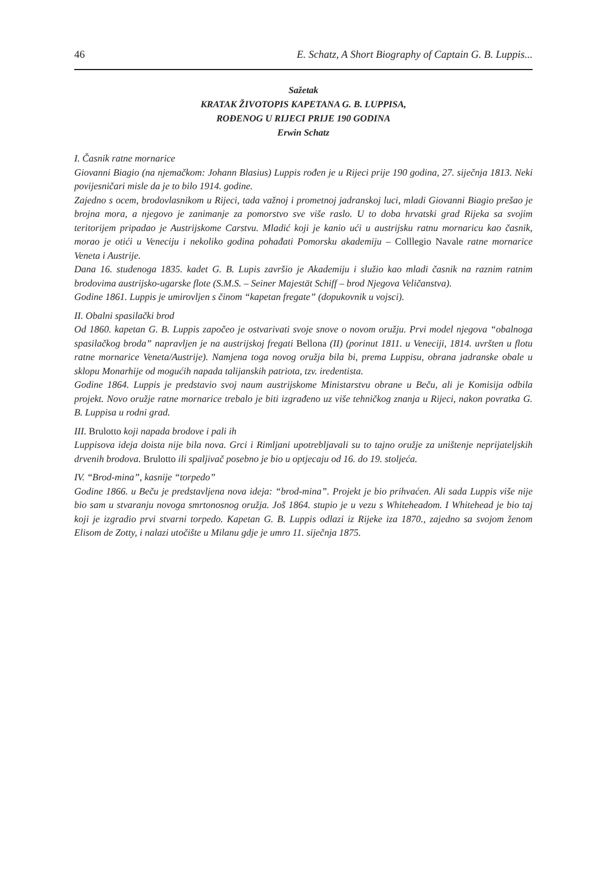46 E. Schatz, A Short Biography of Captain G. B. Luppis...
Sažetak
KRATAK ŽIVOTOPIS KAPETANA G. B. LUPPISA,
ROĐENOG U RIJECI PRIJE 190 GODINA
Erwin Schatz
I. Časnik ratne mornarice
Giovanni Biagio (na njemačkom: Johann Blasius) Luppis rođen je u Rijeci prije 190 godina, 27. siječnja 1813. Neki povijesničari misle da je to bilo 1914. godine.
Zajedno s ocem, brodovlasnikom u Rijeci, tada važnoj i prometnoj jadranskoj luci, mladi Giovanni Biagio prešao je brojna mora, a njegovo je zanimanje za pomorstvo sve više raslo. U to doba hrvatski grad Rijeka sa svojim teritorijem pripadao je Austrijskome Carstvu. Mladić koji je kanio ući u austrijsku ratnu mornaricu kao časnik, morao je otići u Veneciju i nekoliko godina pohađati Pomorsku akademiju – Colllegio Navale ratne mornarice Veneta i Austrije.
Dana 16. studenoga 1835. kadet G. B. Lupis završio je Akademiju i služio kao mladi časnik na raznim ratnim brodovima austrijsko-ugarske flote (S.M.S. – Seiner Majestät Schiff – brod Njegova Veličanstva).
Godine 1861. Luppis je umirovljen s činom “kapetan fregate” (dopukovnik u vojsci).
II. Obalni spasilački brod
Od 1860. kapetan G. B. Luppis započeo je ostvarivati svoje snove o novom oružju. Prvi model njegova “obalnoga spasilačkog broda” napravljen je na austrijskoj fregati Bellona (II) (porinut 1811. u Veneciji, 1814. uvršten u flotu ratne mornarice Veneta/Austrije). Namjena toga novog oružja bila bi, prema Luppisu, obrana jadranske obale u sklopu Monarhije od mogućih napada talijanskih patriota, tzv. iredentista.
Godine 1864. Luppis je predstavio svoj naum austrijskome Ministarstvu obrane u Beču, ali je Komisija odbila projekt. Novo oružje ratne mornarice trebalo je biti izgrađeno uz više tehničkog znanja u Rijeci, nakon povratka G. B. Luppisa u rodni grad.
III. Brulotto koji napada brodove i pali ih
Luppisova ideja doista nije bila nova. Grci i Rimljani upotrebljavali su to tajno oružje za uništenje neprijateljskih drvenih brodova. Brulotto ili spaljivač posebno je bio u optjecaju od 16. do 19. stoljeća.
IV. “Brod-mina”, kasnije “torpedo”
Godine 1866. u Beču je predstavljena nova ideja: “brod-mina”. Projekt je bio prihvaćen. Ali sada Luppis više nije bio sam u stvaranju novoga smrtonosnog oružja. Još 1864. stupio je u vezu s Whiteheadom. I Whitehead je bio taj koji je izgradio prvi stvarni torpedo. Kapetan G. B. Luppis odlazi iz Rijeke iza 1870., zajedno sa svojom ženom Elisom de Zotty, i nalazi utočište u Milanu gdje je umro 11. siječnja 1875.